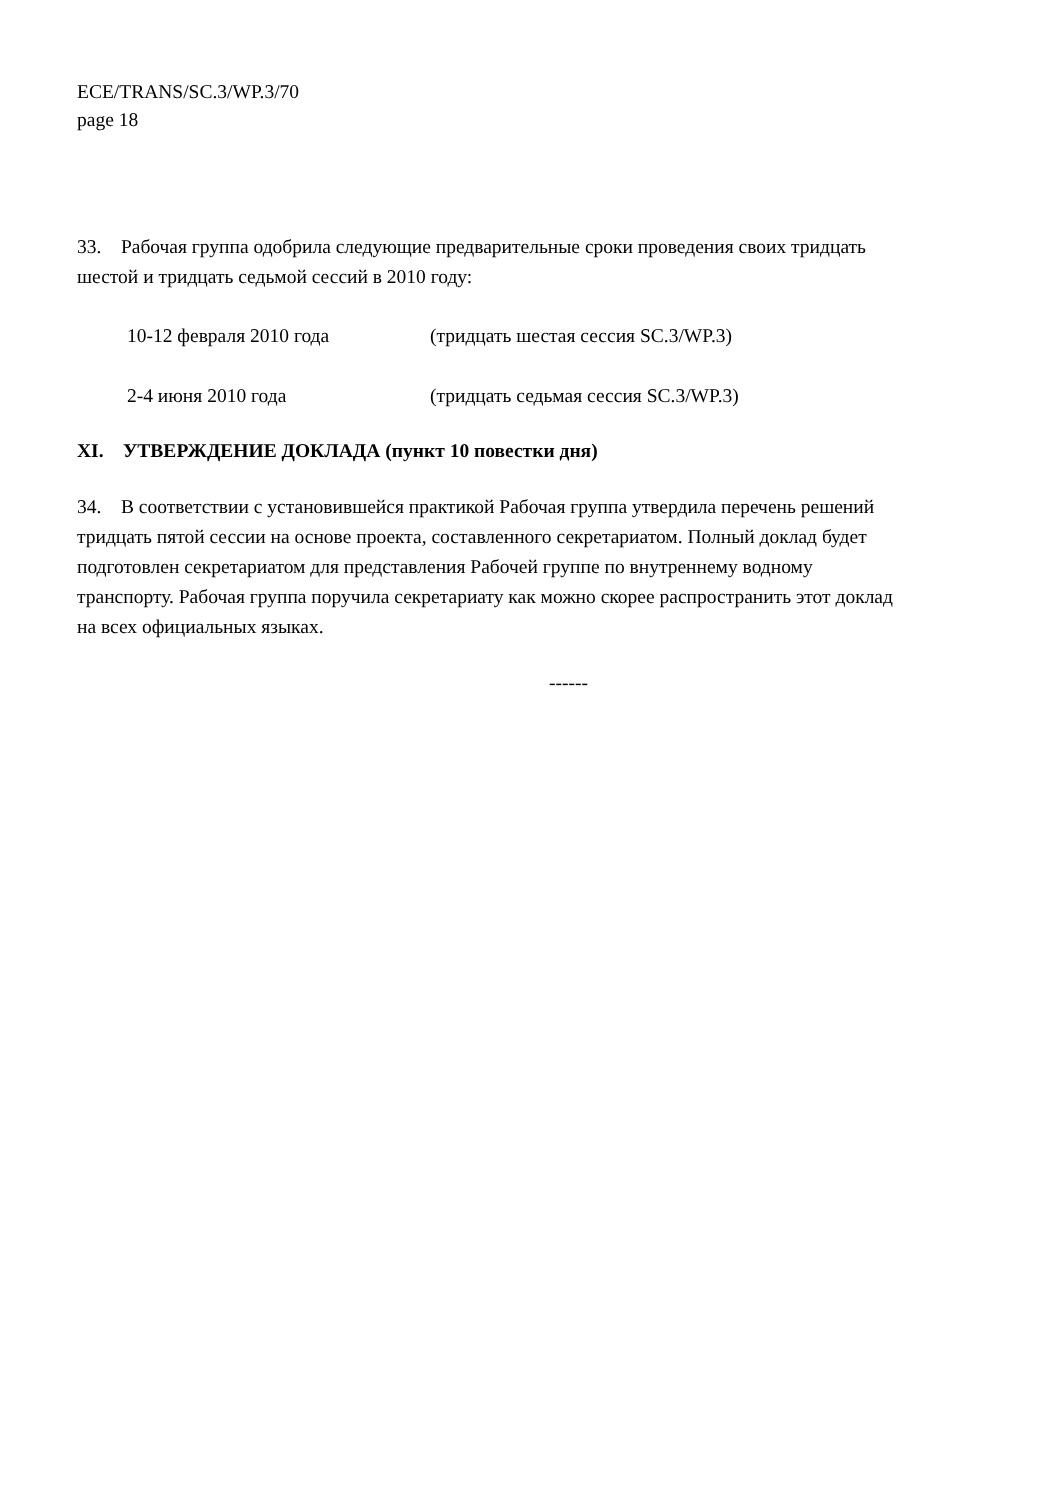ECE/TRANS/SC.3/WP.3/70
page 18
33. Рабочая группа одобрила следующие предварительные сроки проведения своих тридцать шестой и тридцать седьмой сессий в 2010 году:
10-12 февраля 2010 года (тридцать шестая сессия SC.3/WP.3)
2-4 июня 2010 года (тридцать седьмая сессия SC.3/WP.3)
XI. УТВЕРЖДЕНИЕ ДОКЛАДА (пункт 10 повестки дня)
34. В соответствии с установившейся практикой Рабочая группа утвердила перечень решений тридцать пятой сессии на основе проекта, составленного секретариатом. Полный доклад будет подготовлен секретариатом для представления Рабочей группе по внутреннему водному транспорту. Рабочая группа поручила секретариату как можно скорее распространить этот доклад на всех официальных языках.
------